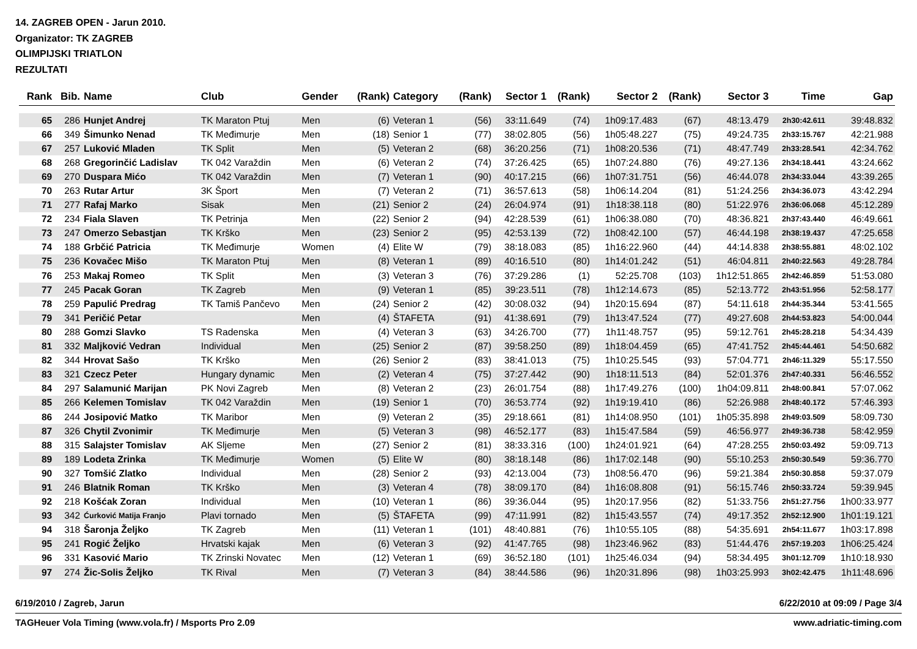14. ZAGREB OPEN - Jarun 2010.
Organizator: TK ZAGREB
OLIMPIJSKI TRIATLON
REZULTATI
| Rank | Bib. | Name | Club | Gender | (Rank) | Category | (Rank) | Sector 1 | (Rank) | Sector 2 | (Rank) | Sector 3 | Time | Gap |
| --- | --- | --- | --- | --- | --- | --- | --- | --- | --- | --- | --- | --- | --- | --- |
| 65 | 286 | Hunjet Andrej | TK Maraton Ptuj | Men | (6) | Veteran 1 | (56) | 33:11.649 | (74) | 1h09:17.483 | (67) | 48:13.479 | 2h30:42.611 | 39:48.832 |
| 66 | 349 | Šimunko Nenad | TK Međimurje | Men | (18) | Senior 1 | (77) | 38:02.805 | (56) | 1h05:48.227 | (75) | 49:24.735 | 2h33:15.767 | 42:21.988 |
| 67 | 257 | Luković Mladen | TK Split | Men | (5) | Veteran 2 | (68) | 36:20.256 | (71) | 1h08:20.536 | (71) | 48:47.749 | 2h33:28.541 | 42:34.762 |
| 68 | 268 | Gregorinčić Ladislav | TK 042 Varaždin | Men | (6) | Veteran 2 | (74) | 37:26.425 | (65) | 1h07:24.880 | (76) | 49:27.136 | 2h34:18.441 | 43:24.662 |
| 69 | 270 | Duspara Mićo | TK 042 Varaždin | Men | (7) | Veteran 1 | (90) | 40:17.215 | (66) | 1h07:31.751 | (56) | 46:44.078 | 2h34:33.044 | 43:39.265 |
| 70 | 263 | Rutar Artur | 3K Šport | Men | (7) | Veteran 2 | (71) | 36:57.613 | (58) | 1h06:14.204 | (81) | 51:24.256 | 2h34:36.073 | 43:42.294 |
| 71 | 277 | Rafaj Marko | Sisak | Men | (21) | Senior 2 | (24) | 26:04.974 | (91) | 1h18:38.118 | (80) | 51:22.976 | 2h36:06.068 | 45:12.289 |
| 72 | 234 | Fiala Slaven | TK Petrinja | Men | (22) | Senior 2 | (94) | 42:28.539 | (61) | 1h06:38.080 | (70) | 48:36.821 | 2h37:43.440 | 46:49.661 |
| 73 | 247 | Omerzo Sebastjan | TK Krško | Men | (23) | Senior 2 | (95) | 42:53.139 | (72) | 1h08:42.100 | (57) | 46:44.198 | 2h38:19.437 | 47:25.658 |
| 74 | 188 | Grbčić Patricia | TK Međimurje | Women | (4) | Elite W | (79) | 38:18.083 | (85) | 1h16:22.960 | (44) | 44:14.838 | 2h38:55.881 | 48:02.102 |
| 75 | 236 | Kovačec Mišo | TK Maraton Ptuj | Men | (8) | Veteran 1 | (89) | 40:16.510 | (80) | 1h14:01.242 | (51) | 46:04.811 | 2h40:22.563 | 49:28.784 |
| 76 | 253 | Makaj Romeo | TK Split | Men | (3) | Veteran 3 | (76) | 37:29.286 | (1) | 52:25.708 | (103) | 1h12:51.865 | 2h42:46.859 | 51:53.080 |
| 77 | 245 | Pacak Goran | TK Zagreb | Men | (9) | Veteran 1 | (85) | 39:23.511 | (78) | 1h12:14.673 | (85) | 52:13.772 | 2h43:51.956 | 52:58.177 |
| 78 | 259 | Papulić Predrag | TK Tamiš Pančevo | Men | (24) | Senior 2 | (42) | 30:08.032 | (94) | 1h20:15.694 | (87) | 54:11.618 | 2h44:35.344 | 53:41.565 |
| 79 | 341 | Peričić Petar | | Men | (4) | ŠTAFETA | (91) | 41:38.691 | (79) | 1h13:47.524 | (77) | 49:27.608 | 2h44:53.823 | 54:00.044 |
| 80 | 288 | Gomzi Slavko | TS Radenska | Men | (4) | Veteran 3 | (63) | 34:26.700 | (77) | 1h11:48.757 | (95) | 59:12.761 | 2h45:28.218 | 54:34.439 |
| 81 | 332 | Maljković Vedran | Individual | Men | (25) | Senior 2 | (87) | 39:58.250 | (89) | 1h18:04.459 | (65) | 47:41.752 | 2h45:44.461 | 54:50.682 |
| 82 | 344 | Hrovat Sašo | TK Krško | Men | (26) | Senior 2 | (83) | 38:41.013 | (75) | 1h10:25.545 | (93) | 57:04.771 | 2h46:11.329 | 55:17.550 |
| 83 | 321 | Czecz Peter | Hungary dynamic | Men | (2) | Veteran 4 | (75) | 37:27.442 | (90) | 1h18:11.513 | (84) | 52:01.376 | 2h47:40.331 | 56:46.552 |
| 84 | 297 | Salamunić Marijan | PK Novi Zagreb | Men | (8) | Veteran 2 | (23) | 26:01.754 | (88) | 1h17:49.276 | (100) | 1h04:09.811 | 2h48:00.841 | 57:07.062 |
| 85 | 266 | Kelemen Tomislav | TK 042 Varaždin | Men | (19) | Senior 1 | (70) | 36:53.774 | (92) | 1h19:19.410 | (86) | 52:26.988 | 2h48:40.172 | 57:46.393 |
| 86 | 244 | Josipović Matko | TK Maribor | Men | (9) | Veteran 2 | (35) | 29:18.661 | (81) | 1h14:08.950 | (101) | 1h05:35.898 | 2h49:03.509 | 58:09.730 |
| 87 | 326 | Chytil Zvonimir | TK Međimurje | Men | (5) | Veteran 3 | (98) | 46:52.177 | (83) | 1h15:47.584 | (59) | 46:56.977 | 2h49:36.738 | 58:42.959 |
| 88 | 315 | Salajster Tomislav | AK Sljeme | Men | (27) | Senior 2 | (81) | 38:33.316 | (100) | 1h24:01.921 | (64) | 47:28.255 | 2h50:03.492 | 59:09.713 |
| 89 | 189 | Lodeta Zrinka | TK Međimurje | Women | (5) | Elite W | (80) | 38:18.148 | (86) | 1h17:02.148 | (90) | 55:10.253 | 2h50:30.549 | 59:36.770 |
| 90 | 327 | Tomšić Zlatko | Individual | Men | (28) | Senior 2 | (93) | 42:13.004 | (73) | 1h08:56.470 | (96) | 59:21.384 | 2h50:30.858 | 59:37.079 |
| 91 | 246 | Blatnik Roman | TK Krško | Men | (3) | Veteran 4 | (78) | 38:09.170 | (84) | 1h16:08.808 | (91) | 56:15.746 | 2h50:33.724 | 59:39.945 |
| 92 | 218 | Košćak Zoran | Individual | Men | (10) | Veteran 1 | (86) | 39:36.044 | (95) | 1h20:17.956 | (82) | 51:33.756 | 2h51:27.756 | 1h00:33.977 |
| 93 | 342 | Ćurković Matija Franjo | Plavi tornado | Men | (5) | ŠTAFETA | (99) | 47:11.991 | (82) | 1h15:43.557 | (74) | 49:17.352 | 2h52:12.900 | 1h01:19.121 |
| 94 | 318 | Šaronja Željko | TK Zagreb | Men | (11) | Veteran 1 | (101) | 48:40.881 | (76) | 1h10:55.105 | (88) | 54:35.691 | 2h54:11.677 | 1h03:17.898 |
| 95 | 241 | Rogić Željko | Hrvatski kajak | Men | (6) | Veteran 3 | (92) | 41:47.765 | (98) | 1h23:46.962 | (83) | 51:44.476 | 2h57:19.203 | 1h06:25.424 |
| 96 | 331 | Kasović Mario | TK Zrinski Novatec | Men | (12) | Veteran 1 | (69) | 36:52.180 | (101) | 1h25:46.034 | (94) | 58:34.495 | 3h01:12.709 | 1h10:18.930 |
| 97 | 274 | Žic-Solis Željko | TK Rival | Men | (7) | Veteran 3 | (84) | 38:44.586 | (96) | 1h20:31.896 | (98) | 1h03:25.993 | 3h02:42.475 | 1h11:48.696 |
6/19/2010 / Zagreb, Jarun 6/22/2010 at 09:09 / Page 3/4
TAGHeuer Vola Timing (www.vola.fr) / Msports Pro 2.09 www.adriatic-timing.com